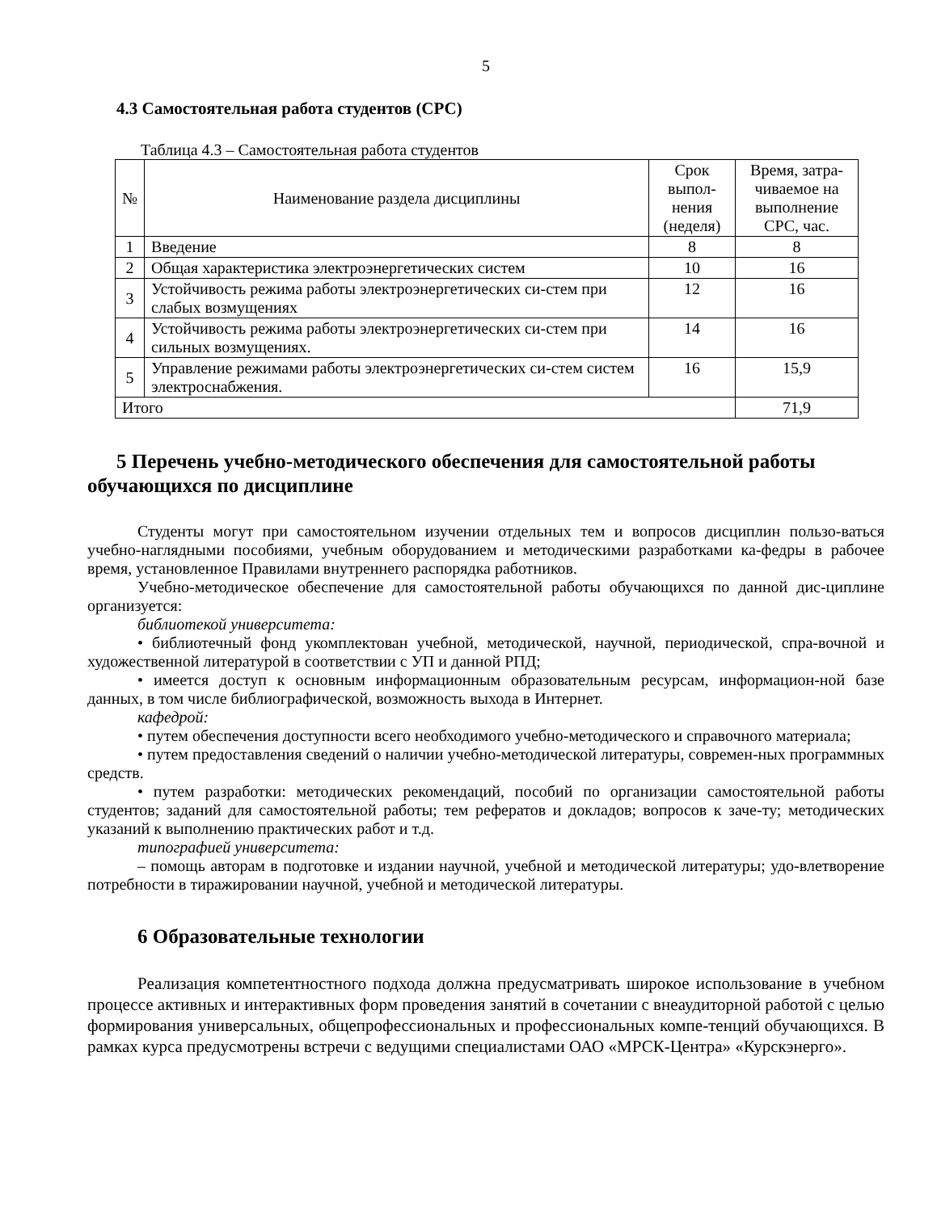5
4.3 Самостоятельная работа студентов (СРС)
Таблица 4.3 – Самостоятельная работа студентов
| № | Наименование раздела дисциплины | Срок выпол-нения (неделя) | Время, затра-чиваемое на выполнение СРС, час. |
| --- | --- | --- | --- |
| 1 | Введение | 8 | 8 |
| 2 | Общая характеристика электроэнергетических систем | 10 | 16 |
| 3 | Устойчивость режима работы электроэнергетических си-стем при слабых возмущениях | 12 | 16 |
| 4 | Устойчивость режима работы электроэнергетических си-стем при сильных возмущениях. | 14 | 16 |
| 5 | Управление режимами работы электроэнергетических си-стем систем электроснабжения. | 16 | 15,9 |
| Итого | | | 71,9 |
5 Перечень учебно-методического обеспечения для самостоятельной работы обучающихся по дисциплине
Студенты могут при самостоятельном изучении отдельных тем и вопросов дисциплин пользо-ваться учебно-наглядными пособиями, учебным оборудованием и методическими разработками ка-федры в рабочее время, установленное Правилами внутреннего распорядка работников.
Учебно-методическое обеспечение для самостоятельной работы обучающихся по данной дис-циплине организуется:
библиотекой университета:
• библиотечный фонд укомплектован учебной, методической, научной, периодической, спра-вочной и художественной литературой в соответствии с УП и данной РПД;
• имеется доступ к основным информационным образовательным ресурсам, информацион-ной базе данных, в том числе библиографической, возможность выхода в Интернет.
кафедрой:
• путем обеспечения доступности всего необходимого учебно-методического и справочного материала;
• путем предоставления сведений о наличии учебно-методической литературы, современ-ных программных средств.
• путем разработки: методических рекомендаций, пособий по организации самостоятельной работы студентов; заданий для самостоятельной работы; тем рефератов и докладов; вопросов к заче-ту; методических указаний к выполнению практических работ и т.д.
типографией университета:
– помощь авторам в подготовке и издании научной, учебной и методической литературы; удо-влетворение потребности в тиражировании научной, учебной и методической литературы.
6 Образовательные технологии
Реализация компетентностного подхода должна предусматривать широкое использование в учебном процессе активных и интерактивных форм проведения занятий в сочетании с внеаудиторной работой с целью формирования универсальных, общепрофессиональных и профессиональных компе-тенций обучающихся. В рамках курса предусмотрены встречи с ведущими специалистами ОАО «МРСК-Центра» «Курскэнерго».